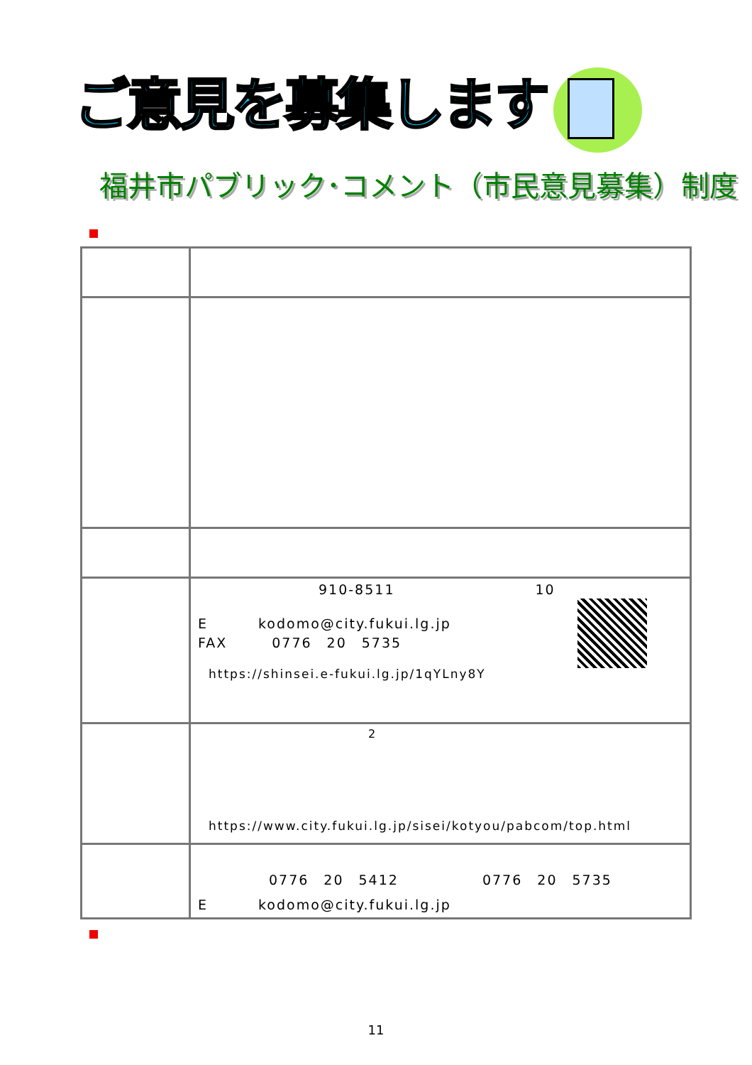ご意見を募集します！
福井市パブリック･コメント（市民意見募集）制度
| | 910-8511 10 E kodomo@city.fukui.lg.jp FAX 0776 20 5735 https://shinsei.e-fukui.lg.jp/1qYLny8Y |
| | 2 https://www.city.fukui.lg.jp/sisei/kotyou/pabcom/top.html |
| | 0776 20 5412 0776 20 5735 E kodomo@city.fukui.lg.jp |
11